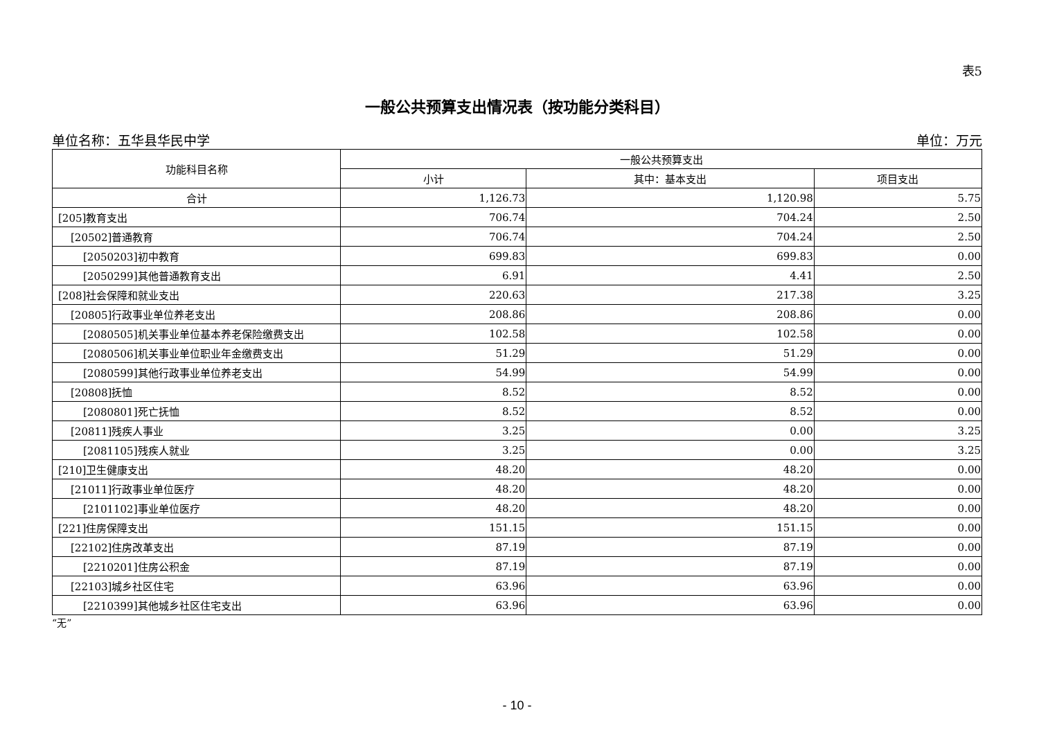表5
一般公共预算支出情况表（按功能分类科目）
单位名称：五华县华民中学 单位：万元
| 功能科目名称 | 一般公共预算支出 | | |
| --- | --- | --- | --- |
| | 小计 | 其中：基本支出 | 项目支出 |
| 合计 | 1,126.73 | 1,120.98 | 5.75 |
| [205]教育支出 | 706.74 | 704.24 | 2.50 |
| [20502]普通教育 | 706.74 | 704.24 | 2.50 |
| [2050203]初中教育 | 699.83 | 699.83 | 0.00 |
| [2050299]其他普通教育支出 | 6.91 | 4.41 | 2.50 |
| [208]社会保障和就业支出 | 220.63 | 217.38 | 3.25 |
| [20805]行政事业单位养老支出 | 208.86 | 208.86 | 0.00 |
| [2080505]机关事业单位基本养老保险缴费支出 | 102.58 | 102.58 | 0.00 |
| [2080506]机关事业单位职业年金缴费支出 | 51.29 | 51.29 | 0.00 |
| [2080599]其他行政事业单位养老支出 | 54.99 | 54.99 | 0.00 |
| [20808]抚恤 | 8.52 | 8.52 | 0.00 |
| [2080801]死亡抚恤 | 8.52 | 8.52 | 0.00 |
| [20811]残疾人事业 | 3.25 | 0.00 | 3.25 |
| [2081105]残疾人就业 | 3.25 | 0.00 | 3.25 |
| [210]卫生健康支出 | 48.20 | 48.20 | 0.00 |
| [21011]行政事业单位医疗 | 48.20 | 48.20 | 0.00 |
| [2101102]事业单位医疗 | 48.20 | 48.20 | 0.00 |
| [221]住房保障支出 | 151.15 | 151.15 | 0.00 |
| [22102]住房改革支出 | 87.19 | 87.19 | 0.00 |
| [2210201]住房公积金 | 87.19 | 87.19 | 0.00 |
| [22103]城乡社区住宅 | 63.96 | 63.96 | 0.00 |
| [2210399]其他城乡社区住宅支出 | 63.96 | 63.96 | 0.00 |
“无”
- 10 -